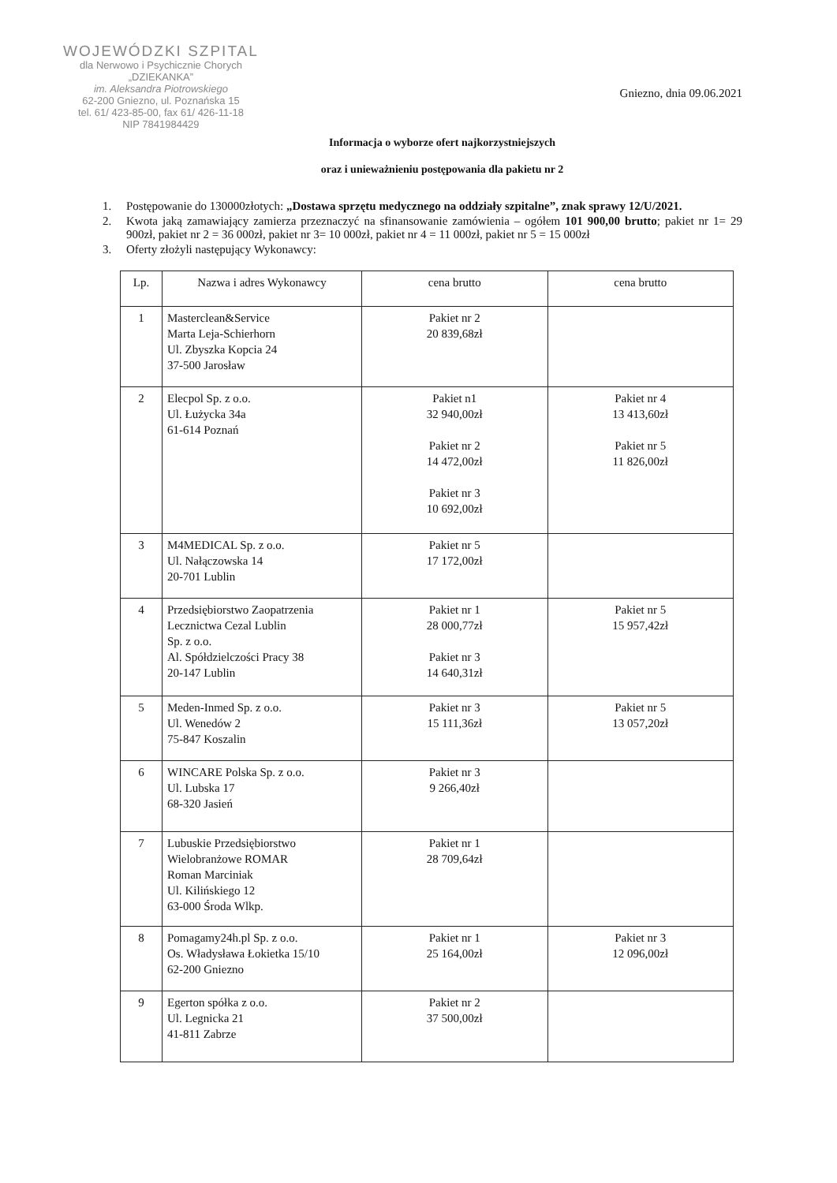WOJEWÓDZKI SZPITAL
dla Nerwowo i Psychicznie Chorych
„DZIEKANKA”
im. Aleksandra Piotrowskiego
62-200 Gniezno, ul. Poznańska 15
tel. 61/ 423-85-00, fax 61/ 426-11-18
NIP 7841984429
Gniezno, dnia 09.06.2021
Informacja o wyborze ofert najkorzystniejszych
oraz i unieważnieniu postępowania dla pakietu nr 2
1. Postępowanie do 130000złotych: „Dostawa sprzętu medycznego na oddziały szpitalne”, znak sprawy 12/U/2021.
2. Kwota jaką zamawiający zamierza przeznaczyć na sfinansowanie zamówienia – ogółem 101 900,00 brutto; pakiet nr 1= 29 900zł, pakiet nr 2 = 36 000zł, pakiet nr 3= 10 000zł, pakiet nr 4 = 11 000zł, pakiet nr 5 = 15 000zł
3. Oferty złożyli następujący Wykonawcy:
| Lp. | Nazwa i adres Wykonawcy | cena brutto | cena brutto |
| --- | --- | --- | --- |
| 1 | Masterclean&Service Marta Leja-Schierhorn Ul. Zbyszka Kopcia 24 37-500 Jarosław | Pakiet nr 2 20 839,68zł | |
| 2 | Elecpol Sp. z o.o. Ul. Łużycka 34a 61-614 Poznań | Pakiet n1 32 940,00zł Pakiet nr 2 14 472,00zł Pakiet nr 3 10 692,00zł | Pakiet nr 4 13 413,60zł Pakiet nr 5 11 826,00zł |
| 3 | M4MEDICAL Sp. z o.o. Ul. Nałączowska 14 20-701 Lublin | Pakiet nr 5 17 172,00zł | |
| 4 | Przedsiębiorstwo Zaopatrzenia Lecznictwa Cezal Lublin Sp. z o.o. Al. Spółdzielczości Pracy 38 20-147 Lublin | Pakiet nr 1 28 000,77zł Pakiet nr 3 14 640,31zł | Pakiet nr 5 15 957,42zł |
| 5 | Meden-Inmed Sp. z o.o. Ul. Wenedów 2 75-847 Koszalin | Pakiet nr 3 15 111,36zł | Pakiet nr 5 13 057,20zł |
| 6 | WINCARE Polska Sp. z o.o. Ul. Lubska 17 68-320 Jasień | Pakiet nr 3 9 266,40zł | |
| 7 | Lubuskie Przedsiębiorstwo Wielobranżowe ROMAR Roman Marciniak Ul. Kilińskiego 12 63-000 Środa Wlkp. | Pakiet nr 1 28 709,64zł | |
| 8 | Pomagamy24h.pl Sp. z o.o. Os. Władysława Łokietka 15/10 62-200 Gniezno | Pakiet nr 1 25 164,00zł | Pakiet nr 3 12 096,00zł |
| 9 | Egerton spółka z o.o. Ul. Legnicka 21 41-811 Zabrze | Pakiet nr 2 37 500,00zł | |